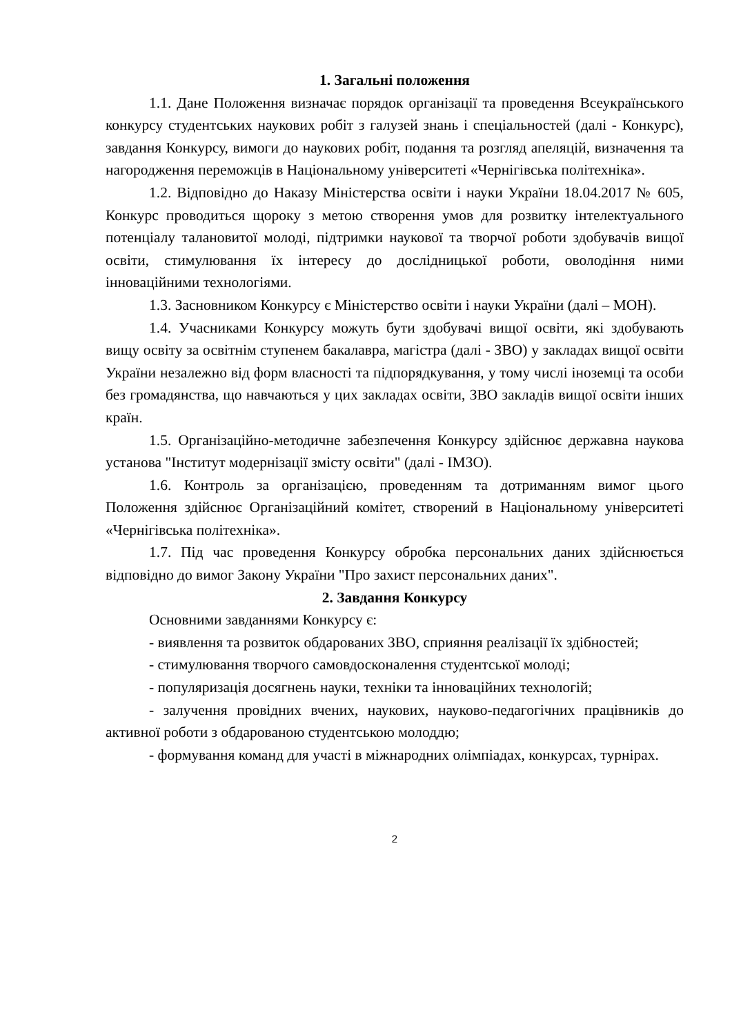1. Загальні положення
1.1. Дане Положення визначає порядок організації та проведення Всеукраїнського конкурсу студентських наукових робіт з галузей знань і спеціальностей (далі - Конкурс), завдання Конкурсу, вимоги до наукових робіт, подання та розгляд апеляцій, визначення та нагородження переможців в Національному університеті «Чернігівська політехніка».
1.2. Відповідно до Наказу Міністерства освіти і науки України 18.04.2017 № 605, Конкурс проводиться щороку з метою створення умов для розвитку інтелектуального потенціалу талановитої молоді, підтримки наукової та творчої роботи здобувачів вищої освіти, стимулювання їх інтересу до дослідницької роботи, оволодіння ними інноваційними технологіями.
1.3. Засновником Конкурсу є Міністерство освіти і науки України (далі – МОН).
1.4. Учасниками Конкурсу можуть бути здобувачі вищої освіти, які здобувають вищу освіту за освітнім ступенем бакалавра, магістра (далі - ЗВО) у закладах вищої освіти України незалежно від форм власності та підпорядкування, у тому числі іноземці та особи без громадянства, що навчаються у цих закладах освіти, ЗВО закладів вищої освіти інших країн.
1.5. Організаційно-методичне забезпечення Конкурсу здійснює державна наукова установа "Інститут модернізації змісту освіти" (далі - ІМЗО).
1.6. Контроль за організацією, проведенням та дотриманням вимог цього Положення здійснює Організаційний комітет, створений в Національному університеті «Чернігівська політехніка».
1.7. Під час проведення Конкурсу обробка персональних даних здійснюється відповідно до вимог Закону України "Про захист персональних даних".
2. Завдання Конкурсу
Основними завданнями Конкурсу є:
- виявлення та розвиток обдарованих ЗВО, сприяння реалізації їх здібностей;
- стимулювання творчого самовдосконалення студентської молоді;
- популяризація досягнень науки, техніки та інноваційних технологій;
- залучення провідних вчених, наукових, науково-педагогічних працівників до активної роботи з обдарованою студентською молоддю;
- формування команд для участі в міжнародних олімпіадах, конкурсах, турнірах.
2